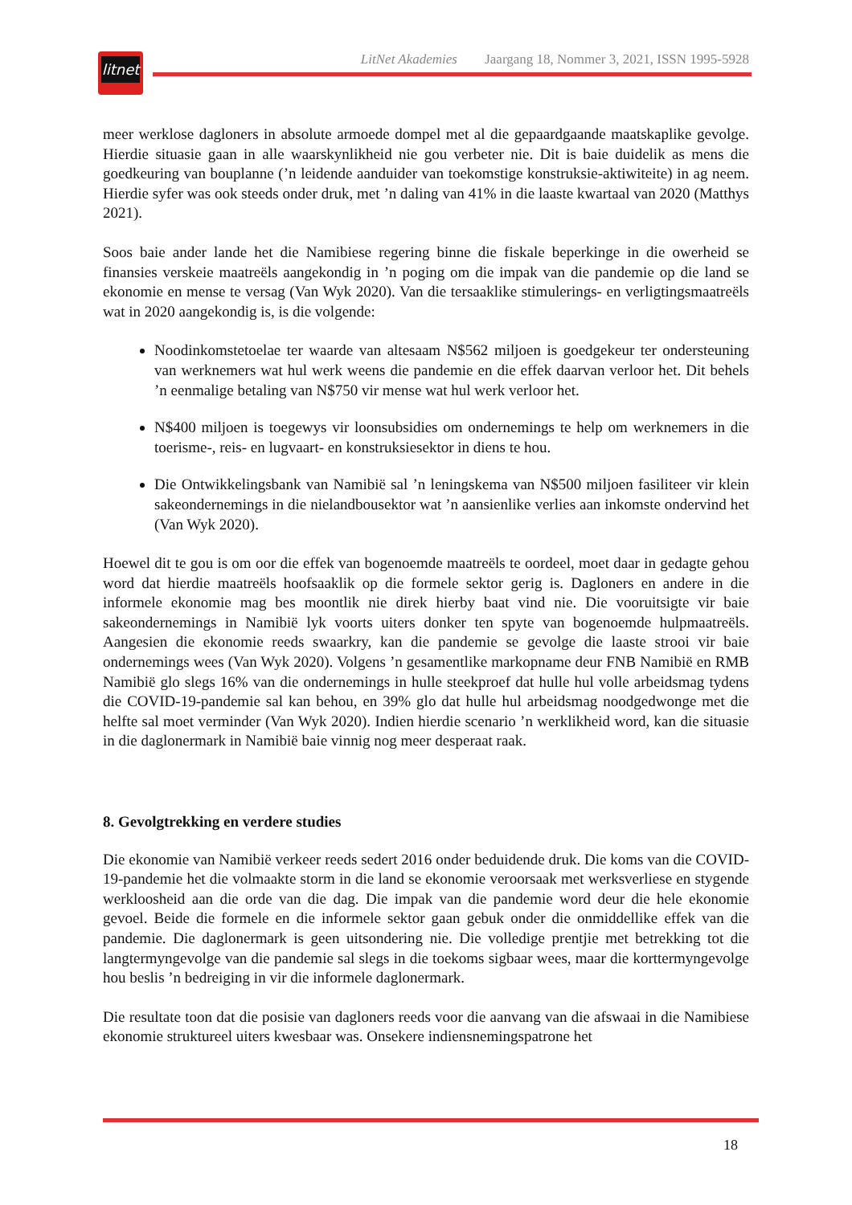litnet
LitNet Akademies Jaargang 18, Nommer 3, 2021, ISSN 1995-5928
meer werklose dagloners in absolute armoede dompel met al die gepaardgaande maatskaplike gevolge. Hierdie situasie gaan in alle waarskynlikheid nie gou verbeter nie. Dit is baie duidelik as mens die goedkeuring van bouplanne (’n leidende aanduider van toekomstige konstruksie-aktiwiteite) in ag neem. Hierdie syfer was ook steeds onder druk, met ’n daling van 41% in die laaste kwartaal van 2020 (Matthys 2021).
Soos baie ander lande het die Namibiese regering binne die fiskale beperkinge in die owerheid se finansies verskeie maatreëls aangekondig in ’n poging om die impak van die pandemie op die land se ekonomie en mense te versag (Van Wyk 2020). Van die tersaaklike stimulerings- en verligtingsmaatreëls wat in 2020 aangekondig is, is die volgende:
Noodinkomstetoelae ter waarde van altesaam N$562 miljoen is goedgekeur ter ondersteuning van werknemers wat hul werk weens die pandemie en die effek daarvan verloor het. Dit behels ’n eenmalige betaling van N$750 vir mense wat hul werk verloor het.
N$400 miljoen is toegewys vir loonsubsidies om ondernemings te help om werknemers in die toerisme-, reis- en lugvaart- en konstruksiesektor in diens te hou.
Die Ontwikkelingsbank van Namibië sal ’n leningskema van N$500 miljoen fasiliteer vir klein sakeondernemings in die nielandbousektor wat ’n aansienlike verlies aan inkomste ondervind het (Van Wyk 2020).
Hoewel dit te gou is om oor die effek van bogenoemde maatreëls te oordeel, moet daar in gedagte gehou word dat hierdie maatreëls hoofsaaklik op die formele sektor gerig is. Dagloners en andere in die informele ekonomie mag bes moontlik nie direk hierby baat vind nie. Die vooruitsigte vir baie sakeondernemings in Namibië lyk voorts uiters donker ten spyte van bogenoemde hulpmaatreëls. Aangesien die ekonomie reeds swaarkry, kan die pandemie se gevolge die laaste strooi vir baie ondernemings wees (Van Wyk 2020). Volgens ’n gesamentlike markopname deur FNB Namibië en RMB Namibië glo slegs 16% van die ondernemings in hulle steekproef dat hulle hul volle arbeidsmag tydens die COVID-19-pandemie sal kan behou, en 39% glo dat hulle hul arbeidsmag noodgedwonge met die helfte sal moet verminder (Van Wyk 2020). Indien hierdie scenario ’n werklikheid word, kan die situasie in die daglonermark in Namibië baie vinnig nog meer desperaat raak.
8. Gevolgtrekking en verdere studies
Die ekonomie van Namibië verkeer reeds sedert 2016 onder beduidende druk. Die koms van die COVID-19-pandemie het die volmaakte storm in die land se ekonomie veroorsaak met werksverliese en stygende werkloosheid aan die orde van die dag. Die impak van die pandemie word deur die hele ekonomie gevoel. Beide die formele en die informele sektor gaan gebuk onder die onmiddellike effek van die pandemie. Die daglonermark is geen uitsondering nie. Die volledige prentjie met betrekking tot die langtermyngevolge van die pandemie sal slegs in die toekoms sigbaar wees, maar die korttermyngevolge hou beslis ’n bedreiging in vir die informele daglonermark.
Die resultate toon dat die posisie van dagloners reeds voor die aanvang van die afswaai in die Namibiese ekonomie struktureel uiters kwesbaar was. Onsekere indiensnemingspatrone het
18